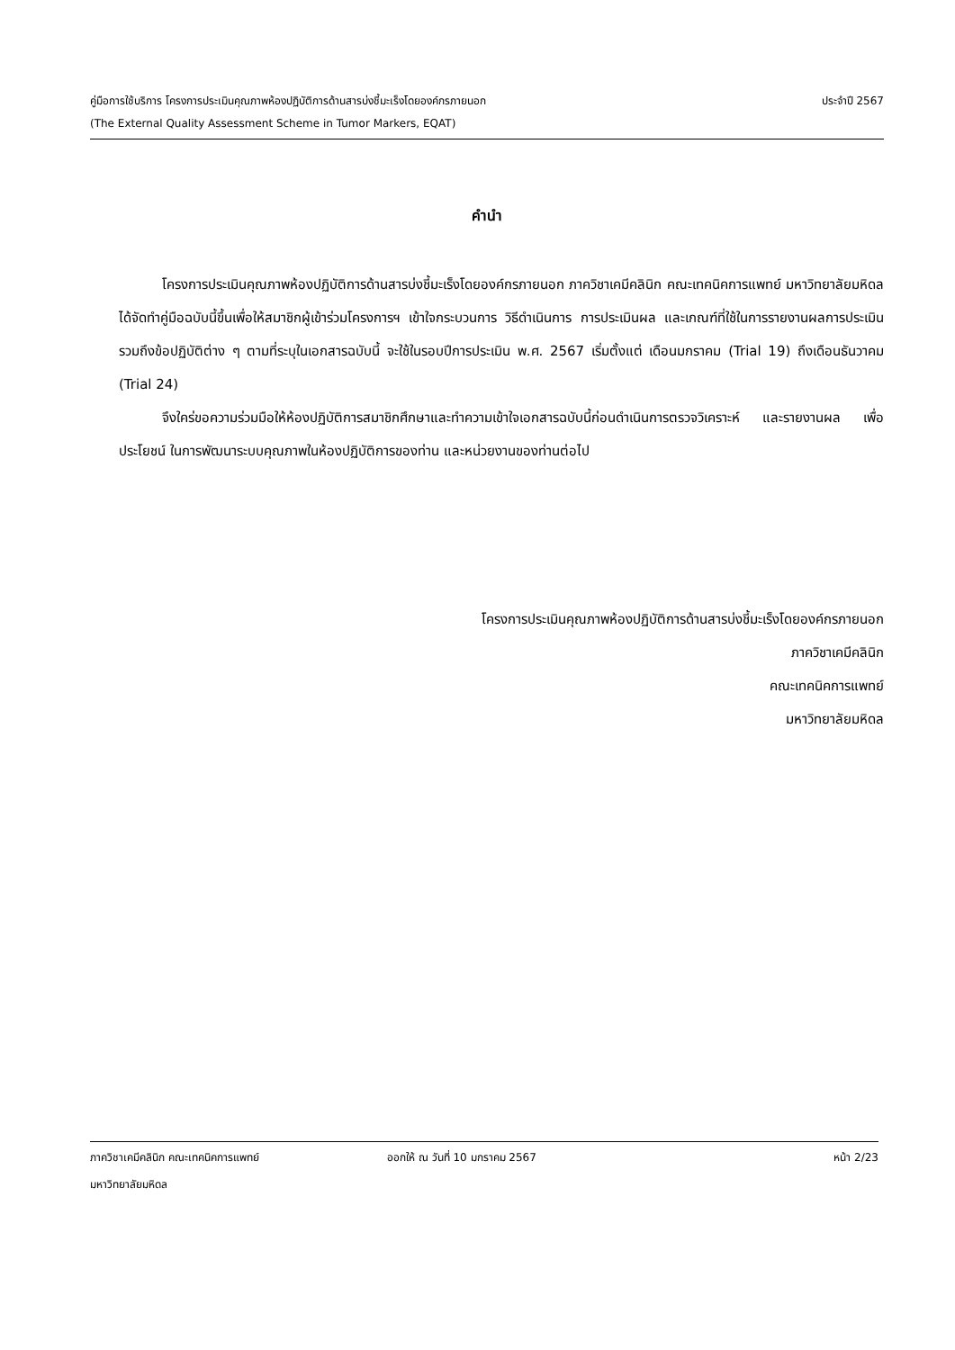ประจำปี 2567 คู่มือการใช้บริการ โครงการประเมินคุณภาพห้องปฏิบัติการด้านสารบ่งชี้มะเร็งโดยองค์กรภายนอก
(The External Quality Assessment Scheme in Tumor Markers, EQAT)
คำนำ
โครงการประเมินคุณภาพห้องปฏิบัติการด้านสารบ่งชี้มะเร็งโดยองค์กรภายนอก ภาควิชาเคมีคลินิก คณะเทคนิคการแพทย์ มหาวิทยาลัยมหิดล ได้จัดทำคู่มือฉบับนี้ขึ้นเพื่อให้สมาชิกผู้เข้าร่วมโครงการฯ เข้าใจกระบวนการ วิธีดำเนินการ การประเมินผล และเกณฑ์ที่ใช้ในการรายงานผลการประเมิน รวมถึงข้อปฏิบัติต่าง ๆ ตามที่ระบุในเอกสารฉบับนี้ จะใช้ในรอบปีการประเมิน พ.ศ. 2567 เริ่มตั้งแต่ เดือนมกราคม (Trial 19) ถึงเดือนธันวาคม (Trial 24)
จึงใคร่ขอความร่วมมือให้ห้องปฏิบัติการสมาชิกศึกษาและทำความเข้าใจเอกสารฉบับนี้ก่อนดำเนินการตรวจวิเคราะห์ และรายงานผล เพื่อประโยชน์ ในการพัฒนาระบบคุณภาพในห้องปฏิบัติการของท่าน และหน่วยงานของท่านต่อไป
โครงการประเมินคุณภาพห้องปฏิบัติการด้านสารบ่งชี้มะเร็งโดยองค์กรภายนอก
ภาควิชาเคมีคลินิก
คณะเทคนิคการแพทย์
มหาวิทยาลัยมหิดล
ภาควิชาเคมีคลินิก คณะเทคนิคการแพทย์ ออกให้ ณ วันที่ 10 มกราคม 2567 หน้า 2/23
มหาวิทยาลัยมหิดล